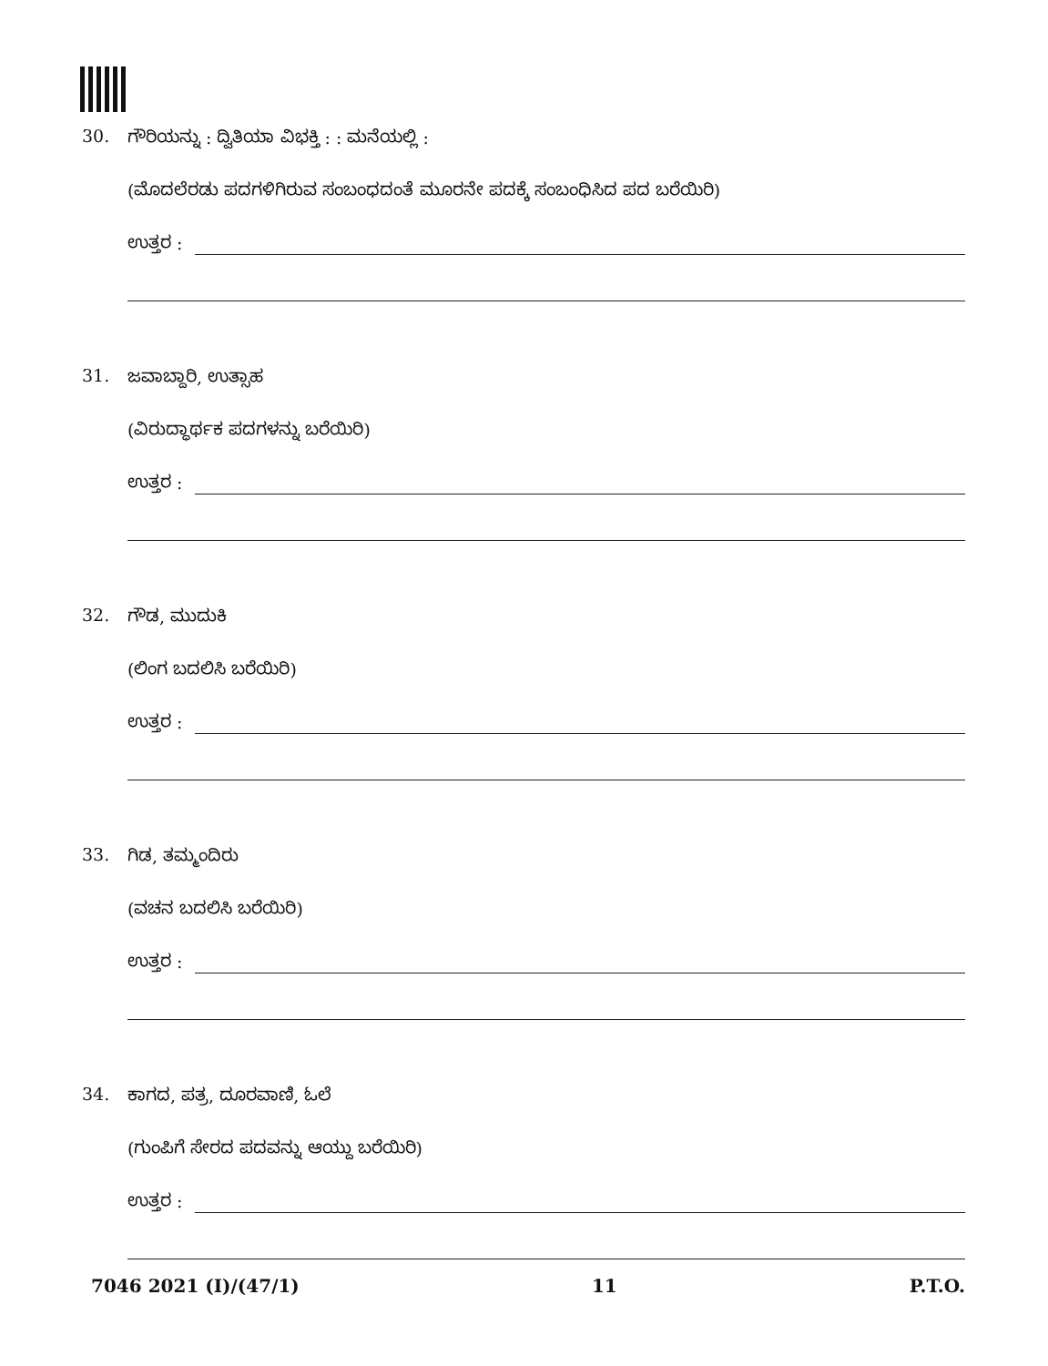30. ಗೌರಿಯನ್ನು : ದ್ವಿತಿಯಾ ವಿಭಕ್ತಿ : : ಮನೆಯಲ್ಲಿ :
(ಮೊದಲೆರಡು ಪದಗಳಿಗಿರುವ ಸಂಬಂಧದಂತೆ ಮೂರನೇ ಪದಕ್ಕೆ ಸಂಬಂಧಿಸಿದ ಪದ ಬರೆಯಿರಿ)
ಉತ್ತರ :
31. ಜವಾಬ್ದಾರಿ, ಉತ್ಸಾಹ
(ವಿರುದ್ಧಾರ್ಥಕ ಪದಗಳನ್ನು ಬರೆಯಿರಿ)
ಉತ್ತರ :
32. ಗೌಡ, ಮುದುಕಿ
(ಲಿಂಗ ಬದಲಿಸಿ ಬರೆಯಿರಿ)
ಉತ್ತರ :
33. ಗಿಡ, ತಮ್ಮಂದಿರು
(ವಚನ ಬದಲಿಸಿ ಬರೆಯಿರಿ)
ಉತ್ತರ :
34. ಕಾಗದ, ಪತ್ರ, ದೂರವಾಣಿ, ಓಲೆ
(ಗುಂಪಿಗೆ ಸೇರದ ಪದವನ್ನು ಆಯ್ದು ಬರೆಯಿರಿ)
ಉತ್ತರ :
7046 2021 (I)/(47/1) 11 P.T.O.